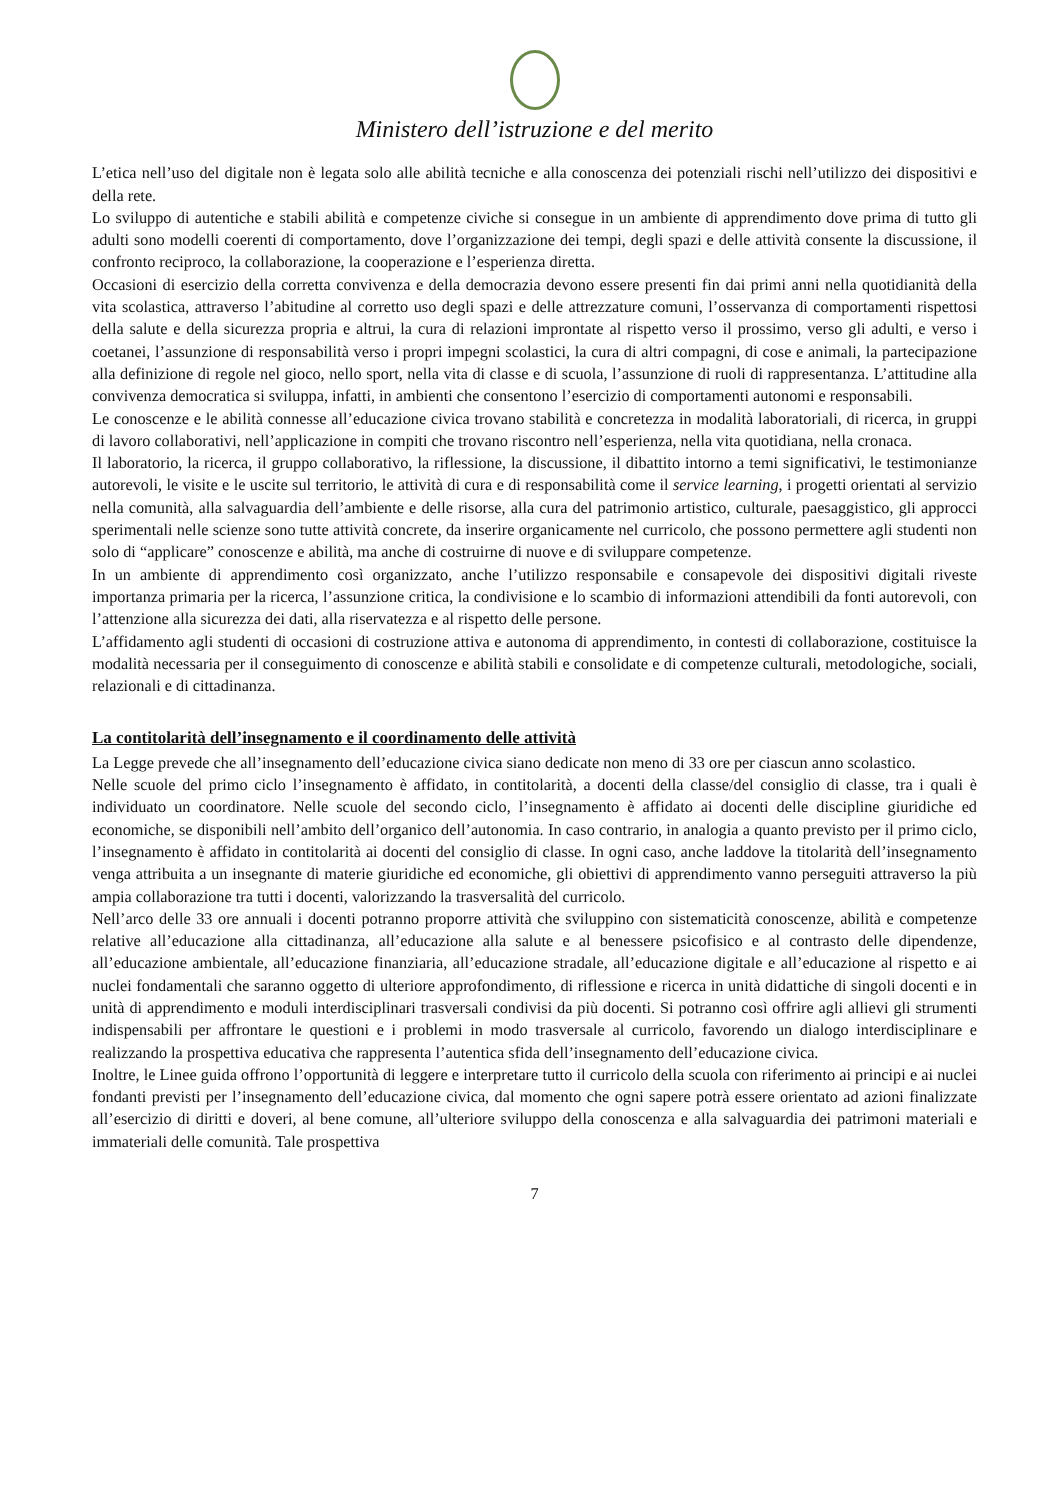Ministero dell’istruzione e del merito
L’etica nell’uso del digitale non è legata solo alle abilità tecniche e alla conoscenza dei potenziali rischi nell’utilizzo dei dispositivi e della rete.
Lo sviluppo di autentiche e stabili abilità e competenze civiche si consegue in un ambiente di apprendimento dove prima di tutto gli adulti sono modelli coerenti di comportamento, dove l’organizzazione dei tempi, degli spazi e delle attività consente la discussione, il confronto reciproco, la collaborazione, la cooperazione e l’esperienza diretta.
Occasioni di esercizio della corretta convivenza e della democrazia devono essere presenti fin dai primi anni nella quotidianità della vita scolastica, attraverso l’abitudine al corretto uso degli spazi e delle attrezzature comuni, l’osservanza di comportamenti rispettosi della salute e della sicurezza propria e altrui, la cura di relazioni improntate al rispetto verso il prossimo, verso gli adulti, e verso i coetanei, l’assunzione di responsabilità verso i propri impegni scolastici, la cura di altri compagni, di cose e animali, la partecipazione alla definizione di regole nel gioco, nello sport, nella vita di classe e di scuola, l’assunzione di ruoli di rappresentanza. L’attitudine alla convivenza democratica si sviluppa, infatti, in ambienti che consentono l’esercizio di comportamenti autonomi e responsabili.
Le conoscenze e le abilità connesse all’educazione civica trovano stabilità e concretezza in modalità laboratoriali, di ricerca, in gruppi di lavoro collaborativi, nell’applicazione in compiti che trovano riscontro nell’esperienza, nella vita quotidiana, nella cronaca.
Il laboratorio, la ricerca, il gruppo collaborativo, la riflessione, la discussione, il dibattito intorno a temi significativi, le testimonianze autorevoli, le visite e le uscite sul territorio, le attività di cura e di responsabilità come il service learning, i progetti orientati al servizio nella comunità, alla salvaguardia dell’ambiente e delle risorse, alla cura del patrimonio artistico, culturale, paesaggistico, gli approcci sperimentali nelle scienze sono tutte attività concrete, da inserire organicamente nel curricolo, che possono permettere agli studenti non solo di “applicare” conoscenze e abilità, ma anche di costruirne di nuove e di sviluppare competenze.
In un ambiente di apprendimento così organizzato, anche l’utilizzo responsabile e consapevole dei dispositivi digitali riveste importanza primaria per la ricerca, l’assunzione critica, la condivisione e lo scambio di informazioni attendibili da fonti autorevoli, con l’attenzione alla sicurezza dei dati, alla riservatezza e al rispetto delle persone.
L’affidamento agli studenti di occasioni di costruzione attiva e autonoma di apprendimento, in contesti di collaborazione, costituisce la modalità necessaria per il conseguimento di conoscenze e abilità stabili e consolidate e di competenze culturali, metodologiche, sociali, relazionali e di cittadinanza.
La contitolarità dell’insegnamento e il coordinamento delle attività
La Legge prevede che all’insegnamento dell’educazione civica siano dedicate non meno di 33 ore per ciascun anno scolastico.
Nelle scuole del primo ciclo l’insegnamento è affidato, in contitolarità, a docenti della classe/del consiglio di classe, tra i quali è individuato un coordinatore. Nelle scuole del secondo ciclo, l’insegnamento è affidato ai docenti delle discipline giuridiche ed economiche, se disponibili nell’ambito dell’organico dell’autonomia. In caso contrario, in analogia a quanto previsto per il primo ciclo, l’insegnamento è affidato in contitolarità ai docenti del consiglio di classe. In ogni caso, anche laddove la titolarità dell’insegnamento venga attribuita a un insegnante di materie giuridiche ed economiche, gli obiettivi di apprendimento vanno perseguiti attraverso la più ampia collaborazione tra tutti i docenti, valorizzando la trasversalità del curricolo.
Nell’arco delle 33 ore annuali i docenti potranno proporre attività che sviluppino con sistematicità conoscenze, abilità e competenze relative all’educazione alla cittadinanza, all’educazione alla salute e al benessere psicofisico e al contrasto delle dipendenze, all’educazione ambientale, all’educazione finanziaria, all’educazione stradale, all’educazione digitale e all’educazione al rispetto e ai nuclei fondamentali che saranno oggetto di ulteriore approfondimento, di riflessione e ricerca in unità didattiche di singoli docenti e in unità di apprendimento e moduli interdisciplinari trasversali condivisi da più docenti. Si potranno così offrire agli allievi gli strumenti indispensabili per affrontare le questioni e i problemi in modo trasversale al curricolo, favorendo un dialogo interdisciplinare e realizzando la prospettiva educativa che rappresenta l’autentica sfida dell’insegnamento dell’educazione civica.
Inoltre, le Linee guida offrono l’opportunità di leggere e interpretare tutto il curricolo della scuola con riferimento ai principi e ai nuclei fondanti previsti per l’insegnamento dell’educazione civica, dal momento che ogni sapere potrà essere orientato ad azioni finalizzate all’esercizio di diritti e doveri, al bene comune, all’ulteriore sviluppo della conoscenza e alla salvaguardia dei patrimoni materiali e immateriali delle comunità. Tale prospettiva
7